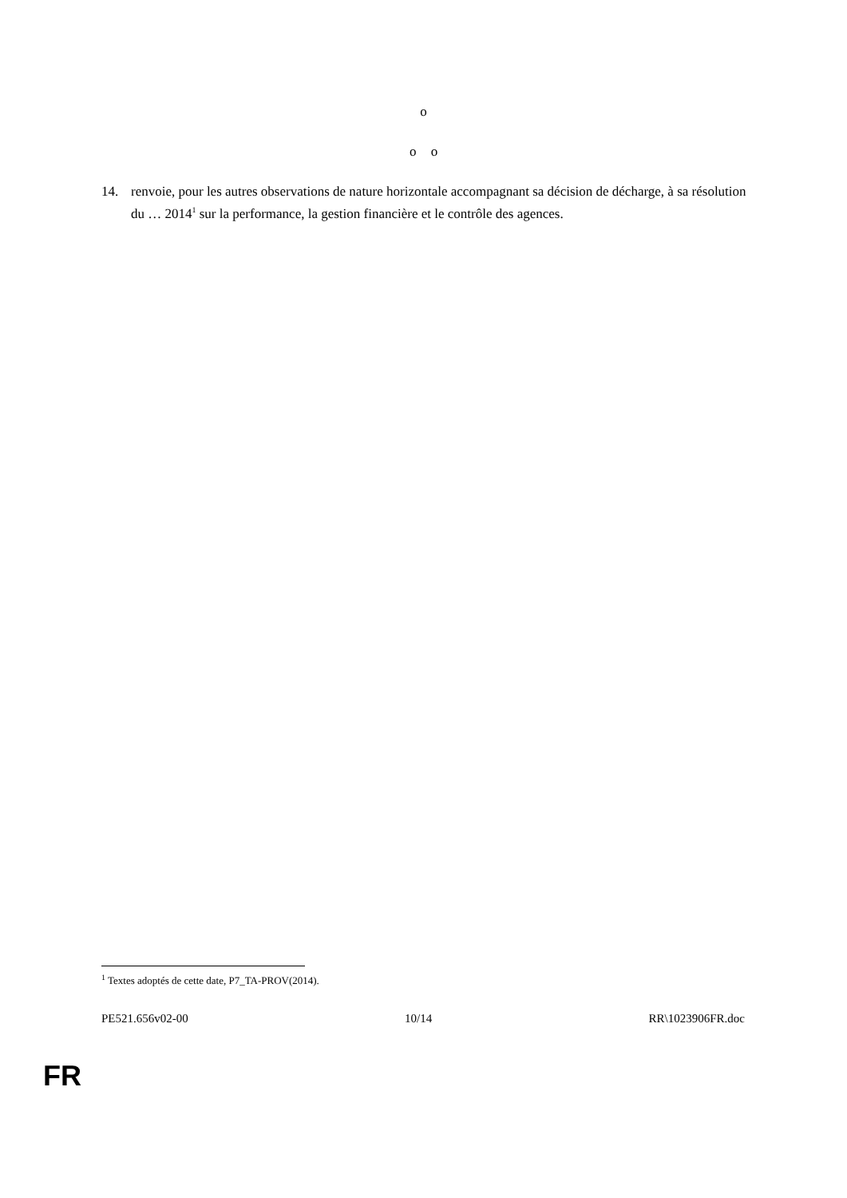o
o o
14. renvoie, pour les autres observations de nature horizontale accompagnant sa décision de décharge, à sa résolution du … 2014<sup>1</sup> sur la performance, la gestion financière et le contrôle des agences.
<sup>1</sup> Textes adoptés de cette date, P7_TA-PROV(2014).
PE521.656v02-00 10/14 RR\1023906FR.doc
FR